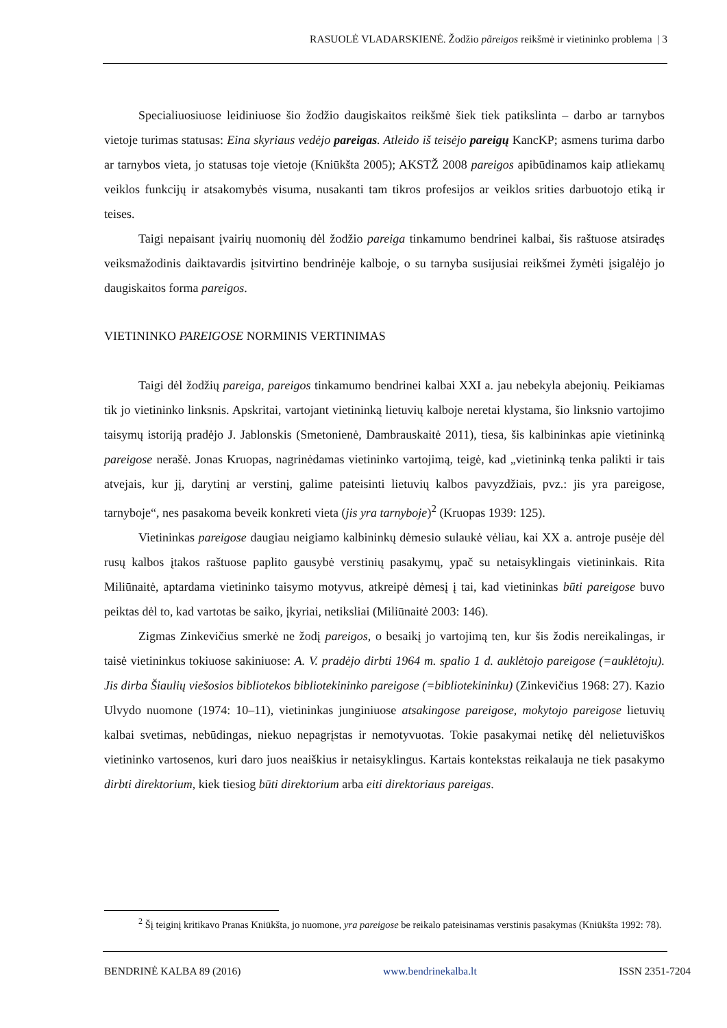RASUOLĖ VLADARSKIENĖ. Žodžio pãreigos reikšmė ir vietininko problema | 3
Specialiuosiuose leidiniuose šio žodžio daugiskaitos reikšmė šiek tiek patikslinta – darbo ar tarnybos vietoje turimas statusas: Eina skyriaus vedėjo pareigas. Atleido iš teisėjo pareigų KancKP; asmens turima darbo ar tarnybos vieta, jo statusas toje vietoje (Kniūkšta 2005); AKSTŽ 2008 pareigos apibūdinamos kaip atliekamų veiklos funkcijų ir atsakomybės visuma, nusakanti tam tikros profesijos ar veiklos srities darbuotojo etiką ir teises.
Taigi nepaisant įvairių nuomonių dėl žodžio pareiga tinkamumo bendrinei kalbai, šis raštuose atsiradęs veiksmažodinis daiktavardis įsitvirtino bendrinėje kalboje, o su tarnyba susijusiai reikšmei žymėti įsigalėjo jo daugiskaitos forma pareigos.
VIETININKO PAREIGOSE NORMINIS VERTINIMAS
Taigi dėl žodžių pareiga, pareigos tinkamumo bendrinei kalbai XXI a. jau nebekyla abejonių. Peikiamas tik jo vietininko linksnis. Apskritai, vartojant vietininką lietuvių kalboje neretai klystama, šio linksnio vartojimo taisymų istoriją pradėjo J. Jablonskis (Smetonienė, Dambrauskaitė 2011), tiesa, šis kalbininkas apie vietininką pareigose nerašė. Jonas Kruopas, nagrinėdamas vietininko vartojimą, teigė, kad „vietininką tenka palikti ir tais atvejais, kur jį, darytinį ar verstinį, galime pateisinti lietuvių kalbos pavyzdžiais, pvz.: jis yra pareigose, tarnyboje“, nes pasakoma beveik konkreti vieta (jis yra tarnyboje)<sup>2</sup> (Kruopas 1939: 125).
Vietininkas pareigose daugiau neigiamo kalbininkų dėmesio sulaukė vėliau, kai XX a. antroje pusėje dėl rusų kalbos įtakos raštuose paplito gausybė verstinių pasakymų, ypač su netaisyklingais vietininkais. Rita Miliūnaitė, aptardama vietininko taisymo motyvus, atkreipė dėmesį į tai, kad vietininkas būti pareigose buvo peiktas dėl to, kad vartotas be saiko, įkyriai, netiksliai (Miliūnaitė 2003: 146).
Zigmas Zinkevičius smerkė ne žodį pareigos, o besaikį jo vartojimą ten, kur šis žodis nereikalingas, ir taisė vietininkus tokiuose sakiniuose: A. V. pradėjo dirbti 1964 m. spalio 1 d. auklėtojo pareigose (=auklėtoju). Jis dirba Šiaulių viešosios bibliotekos bibliotekininko pareigose (=bibliotekininku) (Zinkevičius 1968: 27). Kazio Ulvydo nuomone (1974: 10–11), vietininkas junginiuose atsakingose pareigose, mokytojo pareigose lietuvių kalbai svetimas, nebūdingas, niekuo nepagrįstas ir nemotyvuotas. Tokie pasakymai netikę dėl nelietuviškos vietininko vartosenos, kuri daro juos neaiškius ir netaisyklingus. Kartais kontekstas reikalauja ne tiek pasakymo dirbti direktorium, kiek tiesiog būti direktorium arba eiti direktoriaus pareigas.
<sup>2</sup> Šį teiginį kritikavo Pranas Kniūkšta, jo nuomone, yra pareigose be reikalo pateisinamas verstinis pasakymas (Kniūkšta 1992: 78).
BENDRINĖ KALBA 89 (2016) www.bendrinekalba.lt ISSN 2351-7204